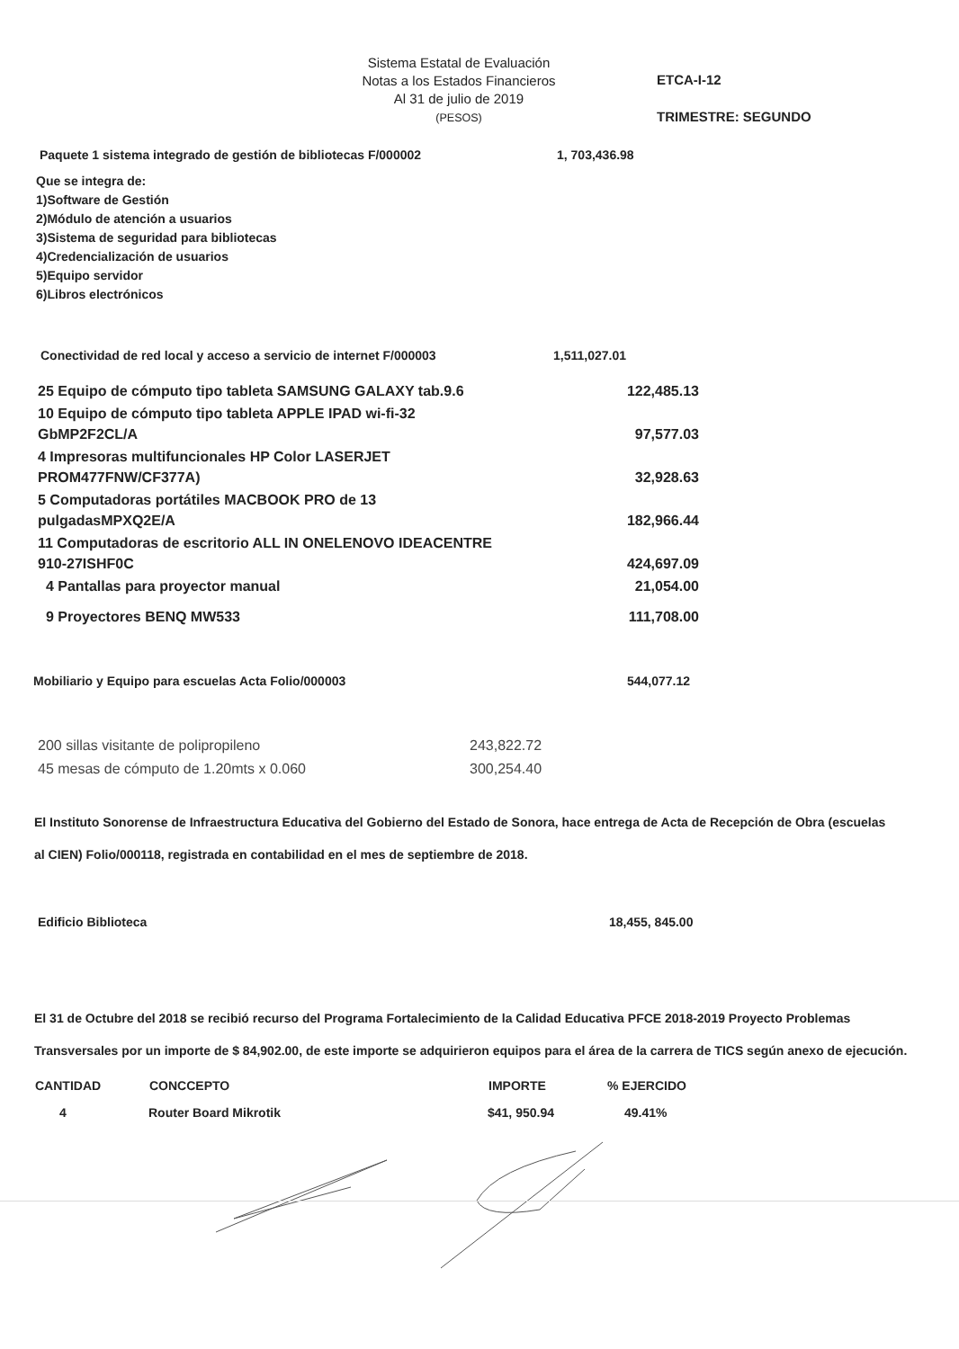Sistema Estatal de Evaluación
Notas a los Estados Financieros
Al 31 de julio de 2019
(PESOS)
ETCA-I-12
TRIMESTRE: SEGUNDO
| Paquete 1 sistema integrado de gestión de bibliotecas F/000002 | 1, 703,436.98 |
Que se integra de:
1)Software de Gestión
2)Módulo de atención a usuarios
3)Sistema de seguridad para bibliotecas
4)Credencialización de usuarios
5)Equipo servidor
6)Libros electrónicos
| Conectividad de red local y acceso a servicio de internet F/000003 | 1,511,027.01 |
| 25 Equipo de cómputo tipo tableta SAMSUNG GALAXY tab.9.6 | 122,485.13 |
| 10 Equipo de cómputo tipo tableta APPLE IPAD wi-fi-32 GbMP2F2CL/A | 97,577.03 |
| 4 Impresoras multifuncionales HP Color LASERJET PROM477FNW/CF377A) | 32,928.63 |
| 5 Computadoras portátiles MACBOOK PRO de 13 pulgadasMPXQ2E/A | 182,966.44 |
| 11 Computadoras de escritorio ALL IN ONELENOVO IDEACENTRE 910-27ISHF0C | 424,697.09 |
| 4 Pantallas para proyector manual | 21,054.00 |
| 9 Proyectores BENQ MW533 | 111,708.00 |
| Mobiliario y Equipo para escuelas Acta Folio/000003 | 544,077.12 |
| 200 sillas visitante de polipropileno | 243,822.72 |
| 45 mesas de cómputo de 1.20mts x 0.060 | 300,254.40 |
El Instituto Sonorense de Infraestructura Educativa del Gobierno del Estado de Sonora, hace entrega de Acta de Recepción de Obra (escuelas al CIEN) Folio/000118, registrada en contabilidad en el mes de septiembre de 2018.
| Edificio Biblioteca | 18,455, 845.00 |
El 31 de Octubre del 2018 se recibió recurso del Programa Fortalecimiento de la Calidad Educativa PFCE 2018-2019 Proyecto Problemas Transversales por un importe de $ 84,902.00, de este importe se adquirieron equipos para el área de la carrera de TICS según anexo de ejecución.
| CANTIDAD | CONCCEPTO | IMPORTE | % EJERCIDO |
| --- | --- | --- | --- |
| 4 | Router Board Mikrotik | $41, 950.94 | 49.41% |